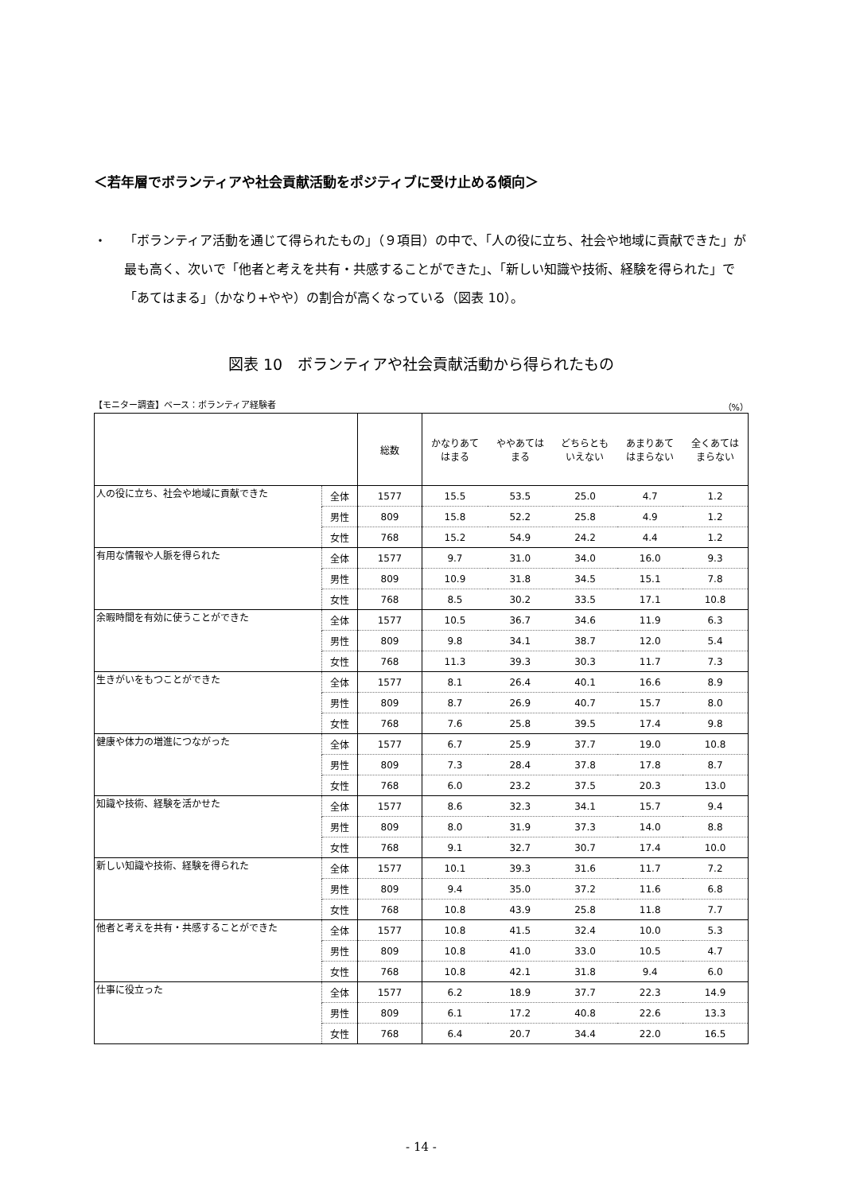＜若年層でボランティアや社会貢献活動をポジティブに受け止める傾向＞
・ 「ボランティア活動を通じて得られたもの」（９項目）の中で、「人の役に立ち、社会や地域に貢献できた」が最も高く、次いで「他者と考えを共有・共感することができた」、「新しい知識や技術、経験を得られた」で「あてはまる」（かなり+やや）の割合が高くなっている（図表 10）。
図表 10　ボランティアや社会貢献活動から得られたもの
【モニター調査】ベース：ボランティア経験者 （%）
| | | 総数 | かなりあて はまる | ややあては まる | どちらとも いえない | あまりあて はまらない | 全くあては まらない |
| --- | --- | --- | --- | --- | --- | --- | --- |
| 人の役に立ち、社会や地域に貢献できた | 全体 | 1577 | 15.5 | 53.5 | 25.0 | 4.7 | 1.2 |
| | 男性 | 809 | 15.8 | 52.2 | 25.8 | 4.9 | 1.2 |
| | 女性 | 768 | 15.2 | 54.9 | 24.2 | 4.4 | 1.2 |
| 有用な情報や人脈を得られた | 全体 | 1577 | 9.7 | 31.0 | 34.0 | 16.0 | 9.3 |
| | 男性 | 809 | 10.9 | 31.8 | 34.5 | 15.1 | 7.8 |
| | 女性 | 768 | 8.5 | 30.2 | 33.5 | 17.1 | 10.8 |
| 余暇時間を有効に使うことができた | 全体 | 1577 | 10.5 | 36.7 | 34.6 | 11.9 | 6.3 |
| | 男性 | 809 | 9.8 | 34.1 | 38.7 | 12.0 | 5.4 |
| | 女性 | 768 | 11.3 | 39.3 | 30.3 | 11.7 | 7.3 |
| 生きがいをもつことができた | 全体 | 1577 | 8.1 | 26.4 | 40.1 | 16.6 | 8.9 |
| | 男性 | 809 | 8.7 | 26.9 | 40.7 | 15.7 | 8.0 |
| | 女性 | 768 | 7.6 | 25.8 | 39.5 | 17.4 | 9.8 |
| 健康や体力の増進につながった | 全体 | 1577 | 6.7 | 25.9 | 37.7 | 19.0 | 10.8 |
| | 男性 | 809 | 7.3 | 28.4 | 37.8 | 17.8 | 8.7 |
| | 女性 | 768 | 6.0 | 23.2 | 37.5 | 20.3 | 13.0 |
| 知識や技術、経験を活かせた | 全体 | 1577 | 8.6 | 32.3 | 34.1 | 15.7 | 9.4 |
| | 男性 | 809 | 8.0 | 31.9 | 37.3 | 14.0 | 8.8 |
| | 女性 | 768 | 9.1 | 32.7 | 30.7 | 17.4 | 10.0 |
| 新しい知識や技術、経験を得られた | 全体 | 1577 | 10.1 | 39.3 | 31.6 | 11.7 | 7.2 |
| | 男性 | 809 | 9.4 | 35.0 | 37.2 | 11.6 | 6.8 |
| | 女性 | 768 | 10.8 | 43.9 | 25.8 | 11.8 | 7.7 |
| 他者と考えを共有・共感することができた | 全体 | 1577 | 10.8 | 41.5 | 32.4 | 10.0 | 5.3 |
| | 男性 | 809 | 10.8 | 41.0 | 33.0 | 10.5 | 4.7 |
| | 女性 | 768 | 10.8 | 42.1 | 31.8 | 9.4 | 6.0 |
| 仕事に役立った | 全体 | 1577 | 6.2 | 18.9 | 37.7 | 22.3 | 14.9 |
| | 男性 | 809 | 6.1 | 17.2 | 40.8 | 22.6 | 13.3 |
| | 女性 | 768 | 6.4 | 20.7 | 34.4 | 22.0 | 16.5 |
- 14 -